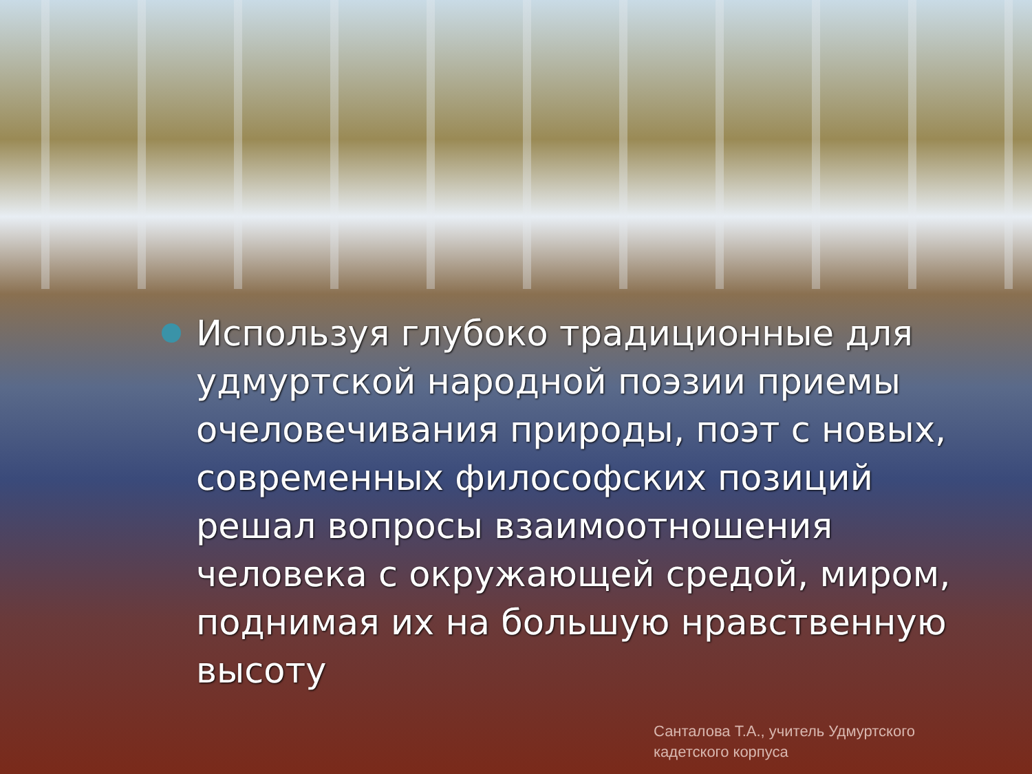Используя глубоко традиционные для удмуртской народной поэзии приемы очеловечивания природы, поэт с новых, современных философских позиций решал вопросы взаимоотношения человека с окружающей средой, миром, поднимая их на большую нравственную высоту
Санталова Т.А., учитель Удмуртского
кадетского корпуса